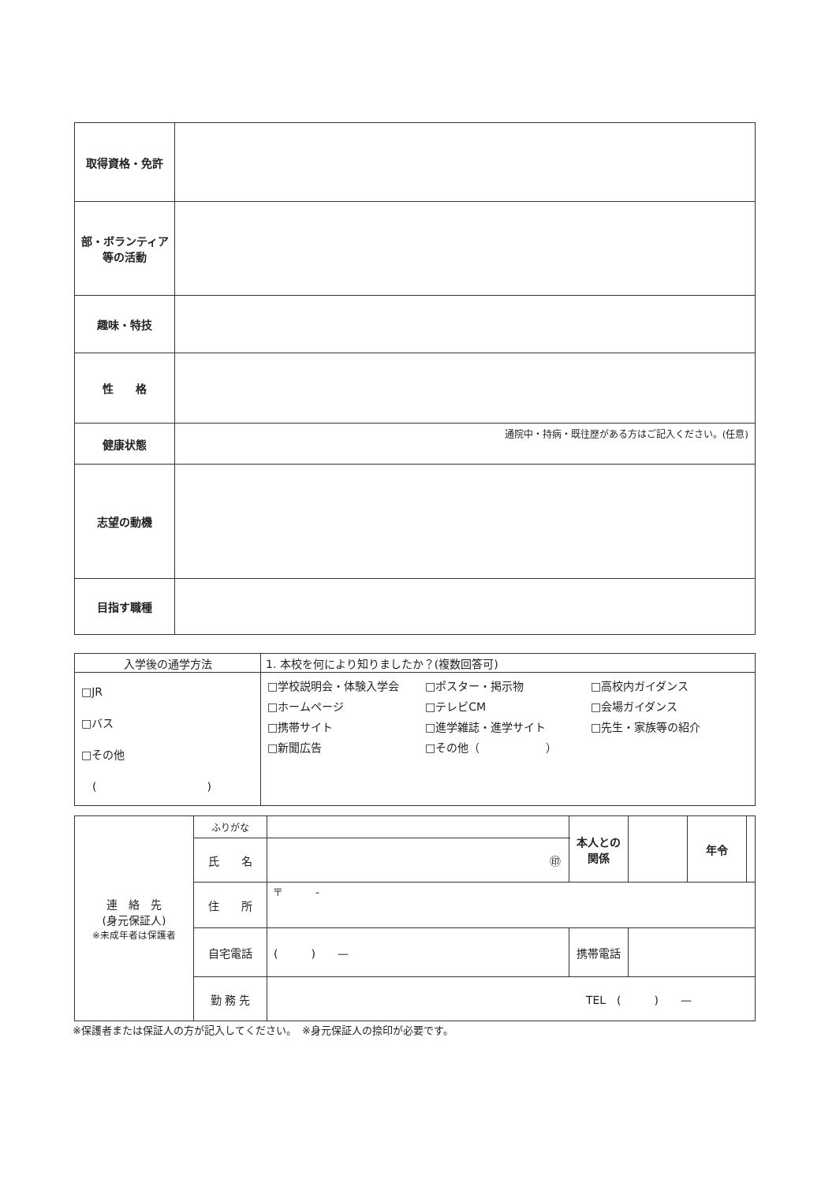| 取得資格・免許 | |
| 部・ボランティア 等の活動 | |
| 趣味・特技 | |
| 性 格 | |
| 健康状態 | 通院中・持病・既往歴がある方はご記入ください。(任意) |
| 志望の動機 | |
| 目指す職種 | |
| 入学後の通学方法 | 1. 本校を何により知りましたか？(複数回答可) |
| □JR □バス □その他 ( ) | □学校説明会・体験入学会 □ポスター・掲示物 □高校内ガイダンス □ホームページ □テレビCM □会場ガイダンス □携帯サイト □進学雑誌・進学サイト □先生・家族等の紹介 □新聞広告 □その他（ ） |
| 連 絡 先 (身元保証人) ※未成年者は保護者 | ふりがな | | 本人との 関係 | | 年令 | |
| | 氏 名 | ㊞ | | | | |
| | 住 所 | 〒 - | | | | |
| | 自宅電話 | ( ) — | 携帯電話 | | | |
| | 勤 務 先 | TEL ( ) — | | | | |
※保護者または保証人の方が記入してください。　※身元保証人の捺印が必要です。